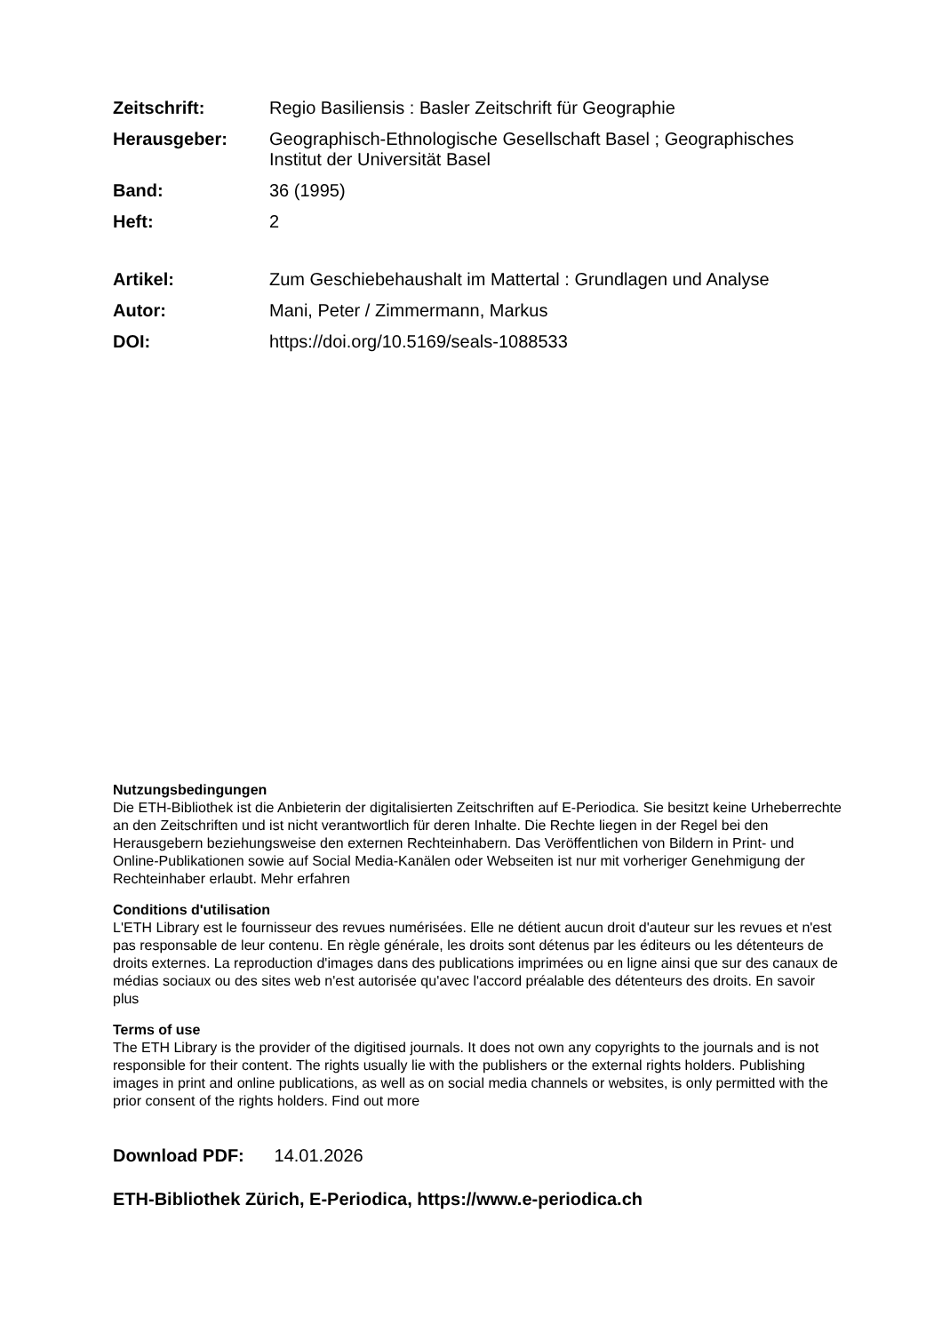| Zeitschrift: | Regio Basiliensis : Basler Zeitschrift für Geographie |
| Herausgeber: | Geographisch-Ethnologische Gesellschaft Basel ; Geographisches Institut der Universität Basel |
| Band: | 36 (1995) |
| Heft: | 2 |
| Artikel: | Zum Geschiebehaushalt im Mattertal : Grundlagen und Analyse |
| Autor: | Mani, Peter / Zimmermann, Markus |
| DOI: | https://doi.org/10.5169/seals-1088533 |
Nutzungsbedingungen
Die ETH-Bibliothek ist die Anbieterin der digitalisierten Zeitschriften auf E-Periodica. Sie besitzt keine Urheberrechte an den Zeitschriften und ist nicht verantwortlich für deren Inhalte. Die Rechte liegen in der Regel bei den Herausgebern beziehungsweise den externen Rechteinhabern. Das Veröffentlichen von Bildern in Print- und Online-Publikationen sowie auf Social Media-Kanälen oder Webseiten ist nur mit vorheriger Genehmigung der Rechteinhaber erlaubt. Mehr erfahren
Conditions d'utilisation
L'ETH Library est le fournisseur des revues numérisées. Elle ne détient aucun droit d'auteur sur les revues et n'est pas responsable de leur contenu. En règle générale, les droits sont détenus par les éditeurs ou les détenteurs de droits externes. La reproduction d'images dans des publications imprimées ou en ligne ainsi que sur des canaux de médias sociaux ou des sites web n'est autorisée qu'avec l'accord préalable des détenteurs des droits. En savoir plus
Terms of use
The ETH Library is the provider of the digitised journals. It does not own any copyrights to the journals and is not responsible for their content. The rights usually lie with the publishers or the external rights holders. Publishing images in print and online publications, as well as on social media channels or websites, is only permitted with the prior consent of the rights holders. Find out more
Download PDF: 14.01.2026
ETH-Bibliothek Zürich, E-Periodica, https://www.e-periodica.ch